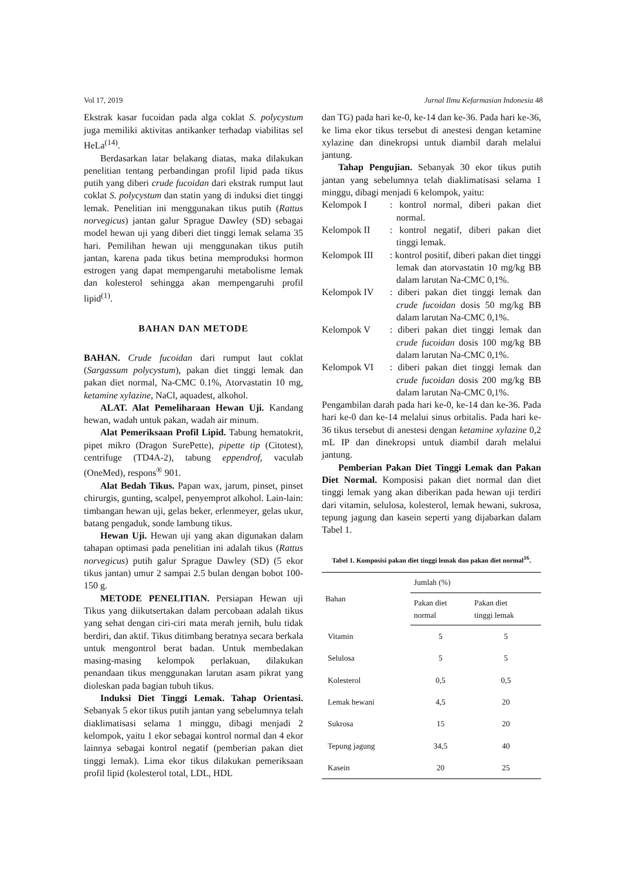Vol 17, 2019 Jurnal Ilmu Kefarmasian Indonesia 48
Ekstrak kasar fucoidan pada alga coklat S. polycystum juga memiliki aktivitas antikanker terhadap viabilitas sel HeLa<sup>(14)</sup>.
Berdasarkan latar belakang diatas, maka dilakukan penelitian tentang perbandingan profil lipid pada tikus putih yang diberi crude fucoidan dari ekstrak rumput laut coklat S. polycystum dan statin yang di induksi diet tinggi lemak. Penelitian ini menggunakan tikus putih (Rattus norvegicus) jantan galur Sprague Dawley (SD) sebagai model hewan uji yang diberi diet tinggi lemak selama 35 hari. Pemilihan hewan uji menggunakan tikus putih jantan, karena pada tikus betina memproduksi hormon estrogen yang dapat mempengaruhi metabolisme lemak dan kolesterol sehingga akan mempengaruhi profil lipid<sup>(1)</sup>.
BAHAN DAN METODE
BAHAN. Crude fucoidan dari rumput laut coklat (Sargassum polycystum), pakan diet tinggi lemak dan pakan diet normal, Na-CMC 0.1%, Atorvastatin 10 mg, ketamine xylazine, NaCl, aquadest, alkohol.
ALAT. Alat Pemeliharaan Hewan Uji. Kandang hewan, wadah untuk pakan, wadah air minum.
Alat Pemeriksaan Profil Lipid. Tabung hematokrit, pipet mikro (Dragon SurePette), pipette tip (Citotest), centrifuge (TD4A-2), tabung eppendrof, vaculab (OneMed), respons<sup>®</sup> 901.
Alat Bedah Tikus. Papan wax, jarum, pinset, pinset chirurgis, gunting, scalpel, penyemprot alkohol. Lain-lain: timbangan hewan uji, gelas beker, erlenmeyer, gelas ukur, batang pengaduk, sonde lambung tikus.
Hewan Uji. Hewan uji yang akan digunakan dalam tahapan optimasi pada penelitian ini adalah tikus (Rattus norvegicus) putih galur Sprague Dawley (SD) (5 ekor tikus jantan) umur 2 sampai 2.5 bulan dengan bobot 100-150 g.
METODE PENELITIAN. Persiapan Hewan uji Tikus yang diikutsertakan dalam percobaan adalah tikus yang sehat dengan ciri-ciri mata merah jernih, bulu tidak berdiri, dan aktif. Tikus ditimbang beratnya secara berkala untuk mengontrol berat badan. Untuk membedakan masing-masing kelompok perlakuan, dilakukan penandaan tikus menggunakan larutan asam pikrat yang dioleskan pada bagian tubuh tikus.
Induksi Diet Tinggi Lemak. Tahap Orientasi. Sebanyak 5 ekor tikus putih jantan yang sebelumnya telah diaklimatisasi selama 1 minggu, dibagi menjadi 2 kelompok, yaitu 1 ekor sebagai kontrol normal dan 4 ekor lainnya sebagai kontrol negatif (pemberian pakan diet tinggi lemak). Lima ekor tikus dilakukan pemeriksaan profil lipid (kolesterol total, LDL, HDL
dan TG) pada hari ke-0, ke-14 dan ke-36. Pada hari ke-36, ke lima ekor tikus tersebut di anestesi dengan ketamine xylazine dan dinekropsi untuk diambil darah melalui jantung.
Tahap Pengujian. Sebanyak 30 ekor tikus putih jantan yang sebelumnya telah diaklimatisasi selama 1 minggu, dibagi menjadi 6 kelompok, yaitu:
Kelompok I: kontrol normal, diberi pakan diet normal.
Kelompok II: kontrol negatif, diberi pakan diet tinggi lemak.
Kelompok III: kontrol positif, diberi pakan diet tinggi lemak dan atorvastatin 10 mg/kg BB dalam larutan Na-CMC 0,1%.
Kelompok IV: diberi pakan diet tinggi lemak dan crude fucoidan dosis 50 mg/kg BB dalam larutan Na-CMC 0,1%.
Kelompok V: diberi pakan diet tinggi lemak dan crude fucoidan dosis 100 mg/kg BB dalam larutan Na-CMC 0,1%.
Kelompok VI: diberi pakan diet tinggi lemak dan crude fucoidan dosis 200 mg/kg BB dalam larutan Na-CMC 0,1%.
Pengambilan darah pada hari ke-0, ke-14 dan ke-36. Pada hari ke-0 dan ke-14 melalui sinus orbitalis. Pada hari ke-36 tikus tersebut di anestesi dengan ketamine xylazine 0,2 mL IP dan dinekropsi untuk diambil darah melalui jantung.
Pemberian Pakan Diet Tinggi Lemak dan Pakan Diet Normal. Komposisi pakan diet normal dan diet tinggi lemak yang akan diberikan pada hewan uji terdiri dari vitamin, selulosa, kolesterol, lemak hewani, sukrosa, tepung jagung dan kasein seperti yang dijabarkan dalam Tabel 1.
Tabel 1. Komposisi pakan diet tinggi lemak dan pakan diet normal<sup>16</sup>.
| Bahan | Jumlah (%) | |
| --- | --- | --- |
| | Pakan diet normal | Pakan diet tinggi lemak |
| Vitamin | 5 | 5 |
| Selulosa | 5 | 5 |
| Kolesterol | 0,5 | 0,5 |
| Lemak hewani | 4,5 | 20 |
| Sukrosa | 15 | 20 |
| Tepung jagung | 34,5 | 40 |
| Kasein | 20 | 25 |